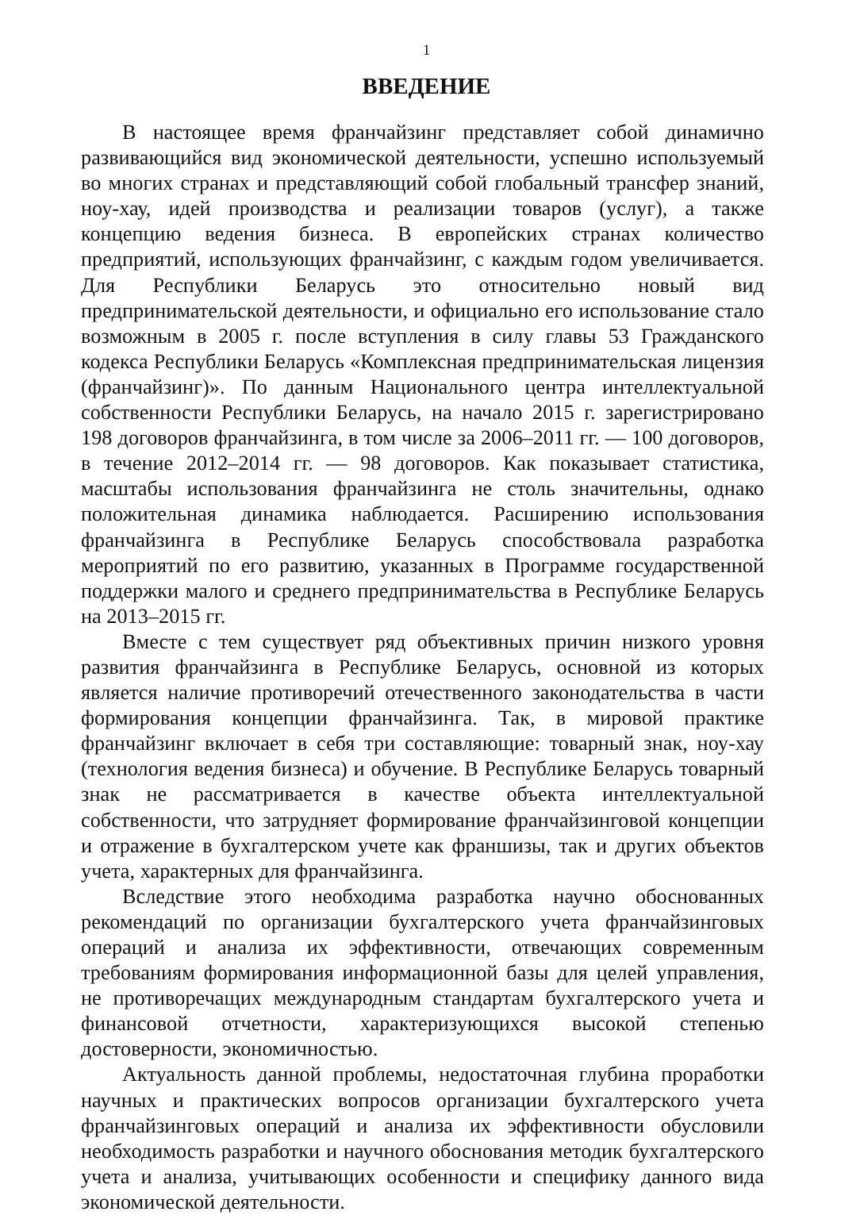1
ВВЕДЕНИЕ
В настоящее время франчайзинг представляет собой динамично развивающийся вид экономической деятельности, успешно используемый во многих странах и представляющий собой глобальный трансфер знаний, ноу-хау, идей производства и реализации товаров (услуг), а также концепцию ведения бизнеса. В европейских странах количество предприятий, использующих франчайзинг, с каждым годом увеличивается. Для Республики Беларусь это относительно новый вид предпринимательской деятельности, и официально его использование стало возможным в 2005 г. после вступления в силу главы 53 Гражданского кодекса Республики Беларусь «Комплексная предпринимательская лицензия (франчайзинг)». По данным Национального центра интеллектуальной собственности Республики Беларусь, на начало 2015 г. зарегистрировано 198 договоров франчайзинга, в том числе за 2006–2011 гг. — 100 договоров, в течение 2012–2014 гг. — 98 договоров. Как показывает статистика, масштабы использования франчайзинга не столь значительны, однако положительная динамика наблюдается. Расширению использования франчайзинга в Республике Беларусь способствовала разработка мероприятий по его развитию, указанных в Программе государственной поддержки малого и среднего предпринимательства в Республике Беларусь на 2013–2015 гг.
Вместе с тем существует ряд объективных причин низкого уровня развития франчайзинга в Республике Беларусь, основной из которых является наличие противоречий отечественного законодательства в части формирования концепции франчайзинга. Так, в мировой практике франчайзинг включает в себя три составляющие: товарный знак, ноу-хау (технология ведения бизнеса) и обучение. В Республике Беларусь товарный знак не рассматривается в качестве объекта интеллектуальной собственности, что затрудняет формирование франчайзинговой концепции и отражение в бухгалтерском учете как франшизы, так и других объектов учета, характерных для франчайзинга.
Вследствие этого необходима разработка научно обоснованных рекомендаций по организации бухгалтерского учета франчайзинговых операций и анализа их эффективности, отвечающих современным требованиям формирования информационной базы для целей управления, не противоречащих международным стандартам бухгалтерского учета и финансовой отчетности, характеризующихся высокой степенью достоверности, экономичностью.
Актуальность данной проблемы, недостаточная глубина проработки научных и практических вопросов организации бухгалтерского учета франчайзинговых операций и анализа их эффективности обусловили необходимость разработки и научного обоснования методик бухгалтерского учета и анализа, учитывающих особенности и специфику данного вида экономической деятельности.